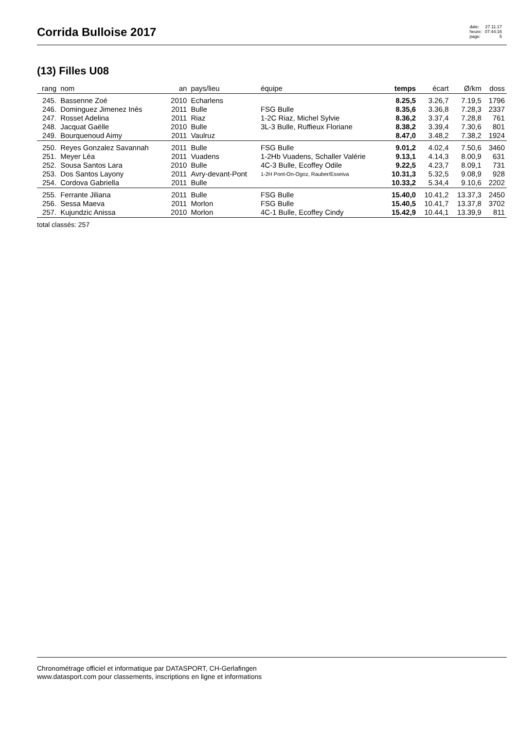Corrida Bulloise 2017
date: 27.11.17 heure: 07:44:16 page: 5
(13) Filles U08
| rang | nom | an | pays/lieu | équipe | temps | écart | Ø/km | doss |
| --- | --- | --- | --- | --- | --- | --- | --- | --- |
| 245. | Bassenne Zoé | 2010 | Echarlens | | 8.25,5 | 3.26,7 | 7.19,5 | 1796 |
| 246. | Dominguez Jimenez Inès | 2011 | Bulle | FSG Bulle | 8.35,6 | 3.36,8 | 7.28,3 | 2337 |
| 247. | Rosset Adelina | 2011 | Riaz | 1-2C Riaz, Michel Sylvie | 8.36,2 | 3.37,4 | 7.28,8 | 761 |
| 248. | Jacquat Gaëlle | 2010 | Bulle | 3L-3 Bulle, Ruffieux Floriane | 8.38,2 | 3.39,4 | 7.30,6 | 801 |
| 249. | Bourquenoud Aimy | 2011 | Vaulruz | | 8.47,0 | 3.48,2 | 7.38,2 | 1924 |
| 250. | Reyes Gonzalez Savannah | 2011 | Bulle | FSG Bulle | 9.01,2 | 4.02,4 | 7.50,6 | 3460 |
| 251. | Meyer Léa | 2011 | Vuadens | 1-2Hb Vuadens, Schaller Valérie | 9.13,1 | 4.14,3 | 8.00,9 | 631 |
| 252. | Sousa Santos Lara | 2010 | Bulle | 4C-3 Bulle, Ecoffey Odile | 9.22,5 | 4.23,7 | 8.09,1 | 731 |
| 253. | Dos Santos Layony | 2011 | Avry-devant-Pont | 1-2H Pont-On-Ogoz, Rauber/Esseiva | 10.31,3 | 5.32,5 | 9.08,9 | 928 |
| 254. | Cordova Gabriella | 2011 | Bulle | | 10.33,2 | 5.34,4 | 9.10,6 | 2202 |
| 255. | Ferrante Jiliana | 2011 | Bulle | FSG Bulle | 15.40,0 | 10.41,2 | 13.37,3 | 2450 |
| 256. | Sessa Maeva | 2011 | Morlon | FSG Bulle | 15.40,5 | 10.41,7 | 13.37,8 | 3702 |
| 257. | Kujundzic Anissa | 2010 | Morlon | 4C-1 Bulle, Ecoffey Cindy | 15.42,9 | 10.44,1 | 13.39,9 | 811 |
total classés: 257
Chronométrage officiel et informatique par DATASPORT, CH-Gerlafingen
www.datasport.com pour classements, inscriptions en ligne et informations